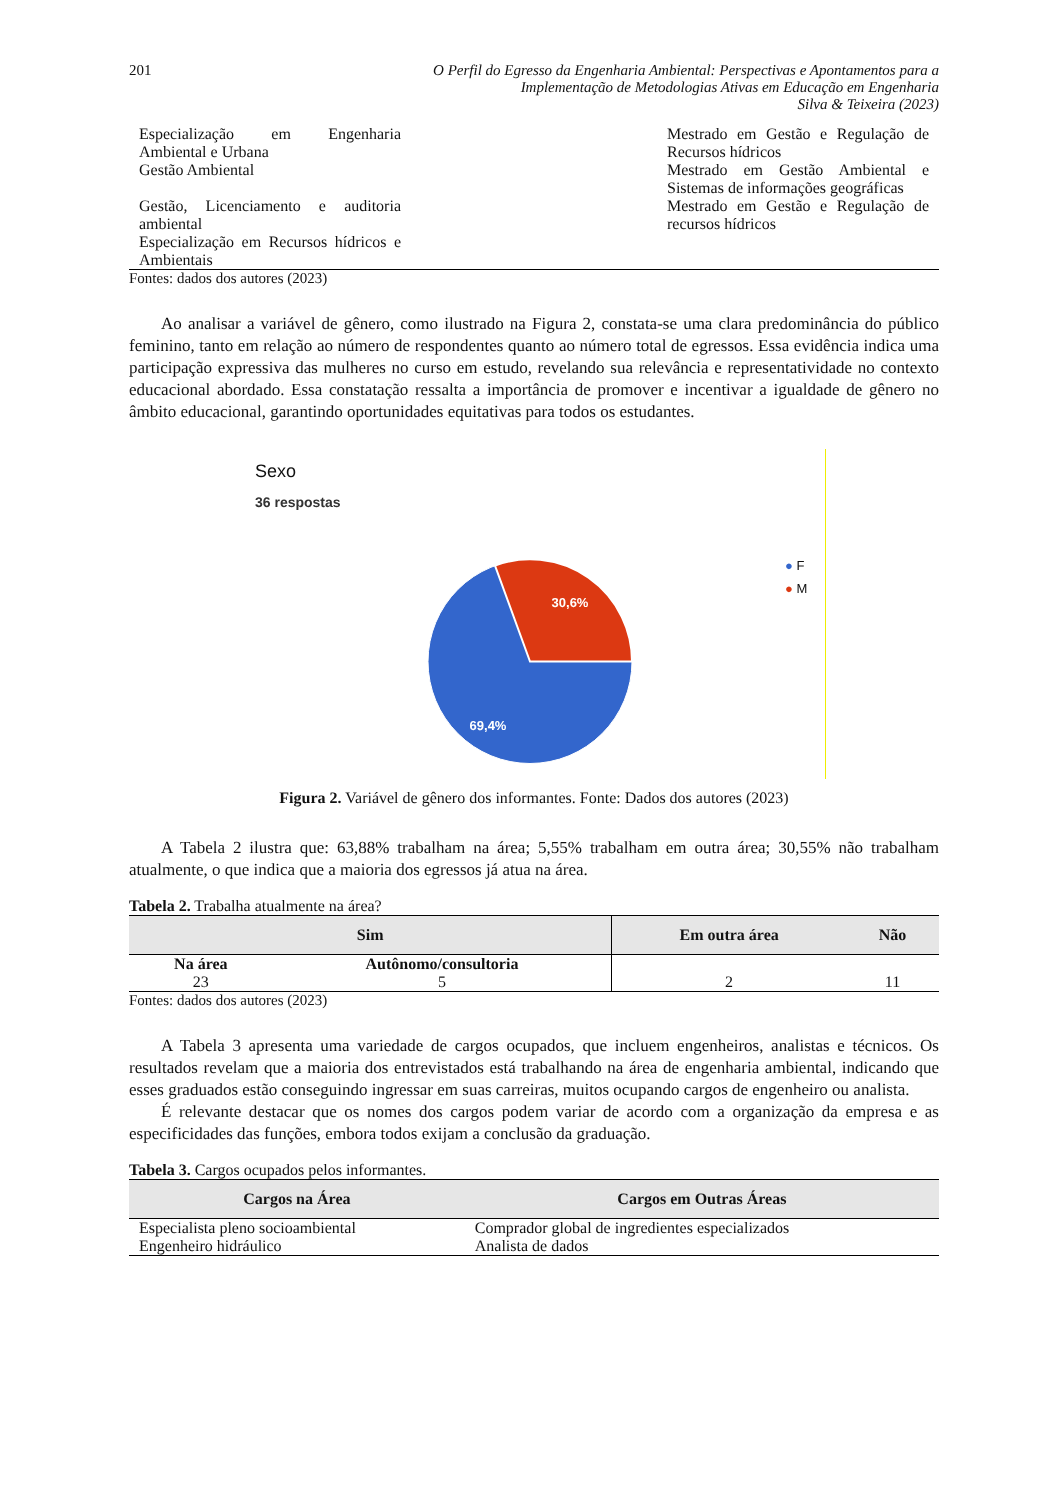201 O Perfil do Egresso da Engenharia Ambiental: Perspectivas e Apontamentos para a
Implementação de Metodologias Ativas em Educação em Engenharia
Silva & Teixeira (2023)
Especialização em Engenharia Ambiental e Urbana
Gestão Ambiental
Gestão, Licenciamento e auditoria ambiental
Especialização em Recursos hídricos e Ambientais
Mestrado em Gestão e Regulação de Recursos hídricos
Mestrado em Gestão Ambiental e Sistemas de informações geográficas
Mestrado em Gestão e Regulação de recursos hídricos
Fontes: dados dos autores (2023)
Ao analisar a variável de gênero, como ilustrado na Figura 2, constata-se uma clara predominância do público feminino, tanto em relação ao número de respondentes quanto ao número total de egressos. Essa evidência indica uma participação expressiva das mulheres no curso em estudo, revelando sua relevância e representatividade no contexto educacional abordado. Essa constatação ressalta a importância de promover e incentivar a igualdade de gênero no âmbito educacional, garantindo oportunidades equitativas para todos os estudantes.
Sexo
36 respostas
30,6%
69,4%
● F
● M
Figura 2. Variável de gênero dos informantes. Fonte: Dados dos autores (2023)
A Tabela 2 ilustra que: 63,88% trabalham na área; 5,55% trabalham em outra área; 30,55% não trabalham atualmente, o que indica que a maioria dos egressos já atua na área.
Tabela 2. Trabalha atualmente na área?
| Sim | | Em outra área | Não |
| --- | --- | --- | --- |
| Na área | Autônomo/consultoria | | |
| 23 | 5 | 2 | 11 |
Fontes: dados dos autores (2023)
A Tabela 3 apresenta uma variedade de cargos ocupados, que incluem engenheiros, analistas e técnicos. Os resultados revelam que a maioria dos entrevistados está trabalhando na área de engenharia ambiental, indicando que esses graduados estão conseguindo ingressar em suas carreiras, muitos ocupando cargos de engenheiro ou analista.
É relevante destacar que os nomes dos cargos podem variar de acordo com a organização da empresa e as especificidades das funções, embora todos exijam a conclusão da graduação.
Tabela 3. Cargos ocupados pelos informantes.
| Cargos na Área | Cargos em Outras Áreas |
| --- | --- |
| Especialista pleno socioambiental Engenheiro hidráulico | Comprador global de ingredientes especializados Analista de dados |